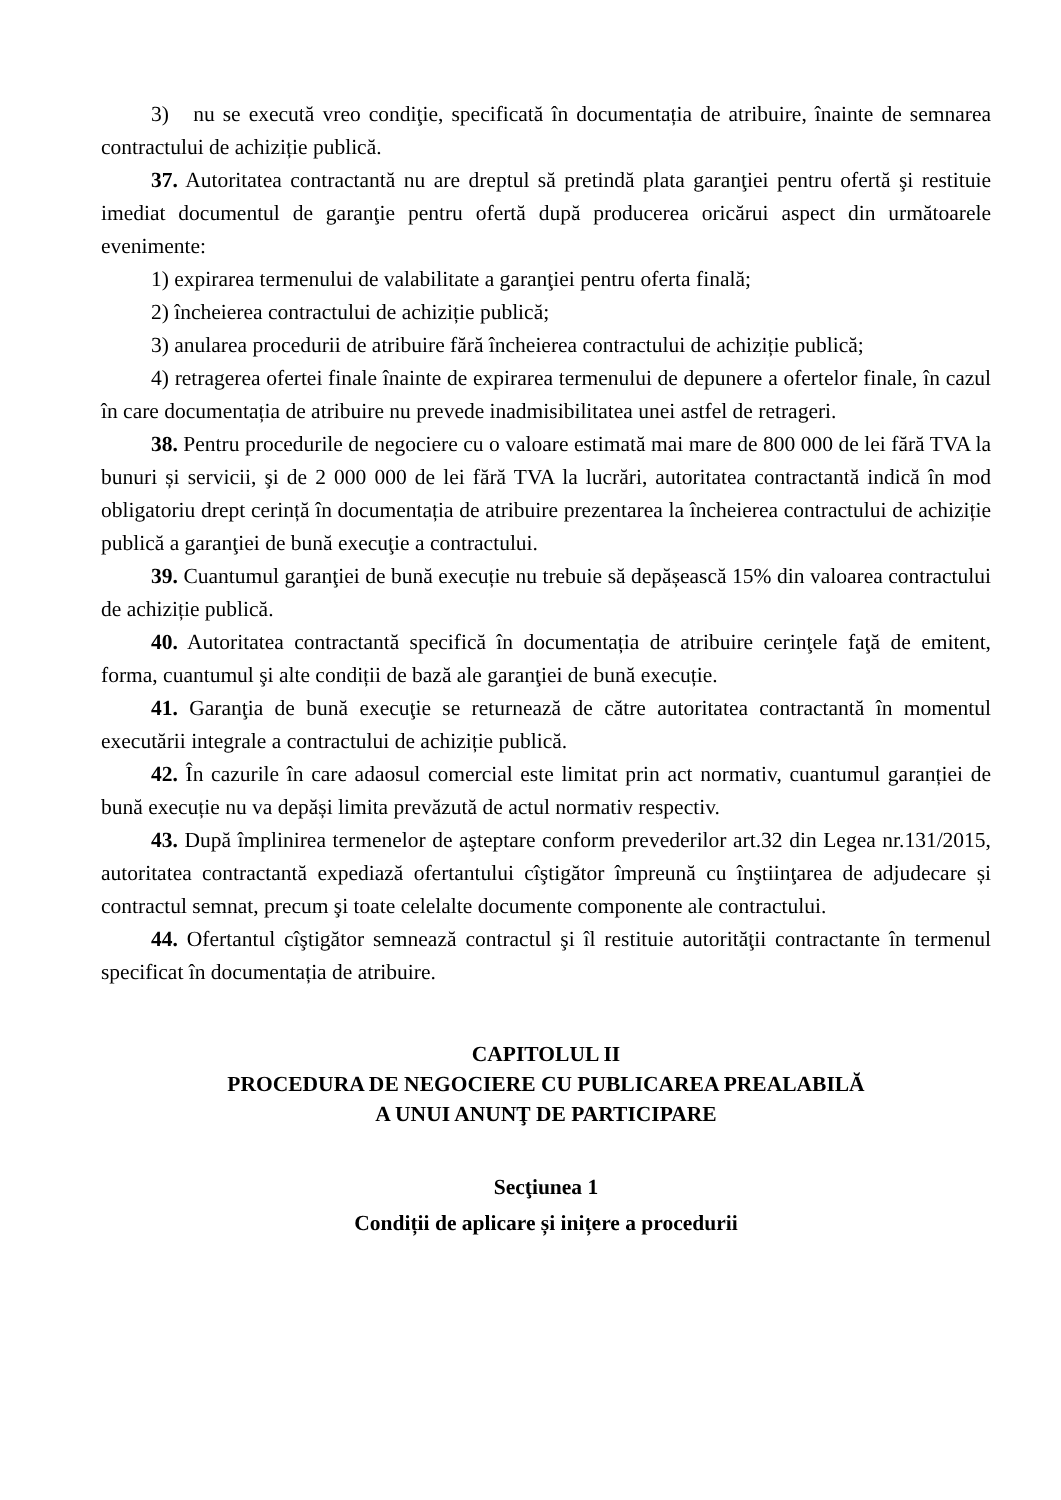3) nu se execută vreo condiţie, specificată în documentația de atribuire, înainte de semnarea contractului de achiziție publică.
37. Autoritatea contractantă nu are dreptul să pretindă plata garanţiei pentru ofertă şi restituie imediat documentul de garanţie pentru ofertă după producerea oricărui aspect din următoarele evenimente:
1) expirarea termenului de valabilitate a garanţiei pentru oferta finală;
2) încheierea contractului de achiziție publică;
3) anularea procedurii de atribuire fără încheierea contractului de achiziție publică;
4) retragerea ofertei finale înainte de expirarea termenului de depunere a ofertelor finale, în cazul în care documentația de atribuire nu prevede inadmisibilitatea unei astfel de retrageri.
38. Pentru procedurile de negociere cu o valoare estimată mai mare de 800 000 de lei fără TVA la bunuri și servicii, şi de 2 000 000 de lei fără TVA la lucrări, autoritatea contractantă indică în mod obligatoriu drept cerință în documentația de atribuire prezentarea la încheierea contractului de achiziție publică a garanţiei de bună execuţie a contractului.
39. Cuantumul garanţiei de bună execuție nu trebuie să depășească 15% din valoarea contractului de achiziție publică.
40. Autoritatea contractantă specifică în documentația de atribuire cerinţele faţă de emitent, forma, cuantumul şi alte condiții de bază ale garanţiei de bună execuție.
41. Garanţia de bună execuţie se returnează de către autoritatea contractantă în momentul executării integrale a contractului de achiziție publică.
42. În cazurile în care adaosul comercial este limitat prin act normativ, cuantumul garanției de bună execuție nu va depăși limita prevăzută de actul normativ respectiv.
43. După împlinirea termenelor de aşteptare conform prevederilor art.32 din Legea nr.131/2015, autoritatea contractantă expediază ofertantului cîştigător împreună cu înştiinţarea de adjudecare și contractul semnat, precum şi toate celelalte documente componente ale contractului.
44. Ofertantul cîştigător semnează contractul şi îl restituie autorităţii contractante în termenul specificat în documentația de atribuire.
CAPITOLUL II
PROCEDURA DE NEGOCIERE CU PUBLICAREA PREALABILĂ
A UNUI ANUNŢ DE PARTICIPARE
Secţiunea 1
Condiții de aplicare și inițere a procedurii